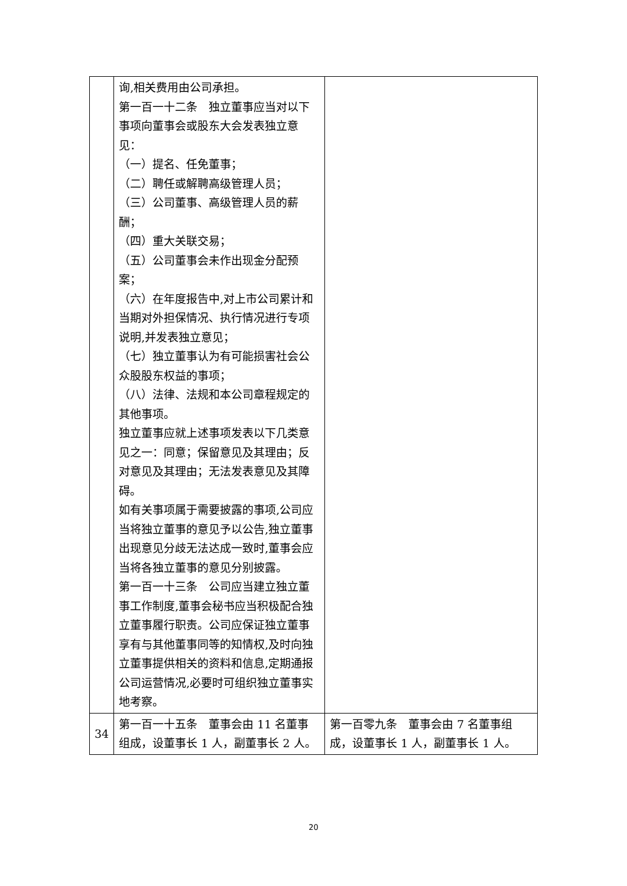| | 询,相关费用由公司承担。 第一百一十二条 独立董事应当对以下事项向董事会或股东大会发表独立意见： （一）提名、任免董事； （二）聘任或解聘高级管理人员； （三）公司董事、高级管理人员的薪酬； （四）重大关联交易； （五）公司董事会未作出现金分配预案； （六）在年度报告中,对上市公司累计和当期对外担保情况、执行情况进行专项说明,并发表独立意见； （七）独立董事认为有可能损害社会公众股股东权益的事项； （八）法律、法规和本公司章程规定的其他事项。 独立董事应就上述事项发表以下几类意见之一：同意；保留意见及其理由；反对意见及其理由；无法发表意见及其障碍。 如有关事项属于需要披露的事项,公司应当将独立董事的意见予以公告,独立董事出现意见分歧无法达成一致时,董事会应当将各独立董事的意见分别披露。 第一百一十三条 公司应当建立独立董事工作制度,董事会秘书应当积极配合独立董事履行职责。公司应保证独立董事享有与其他董事同等的知情权,及时向独立董事提供相关的资料和信息,定期通报公司运营情况,必要时可组织独立董事实地考察。 | |
| 34 | 第一百一十五条 董事会由 11 名董事组成，设董事长 1 人，副董事长 2 人。 | 第一百零九条 董事会由 7 名董事组成，设董事长 1 人，副董事长 1 人。 |
20